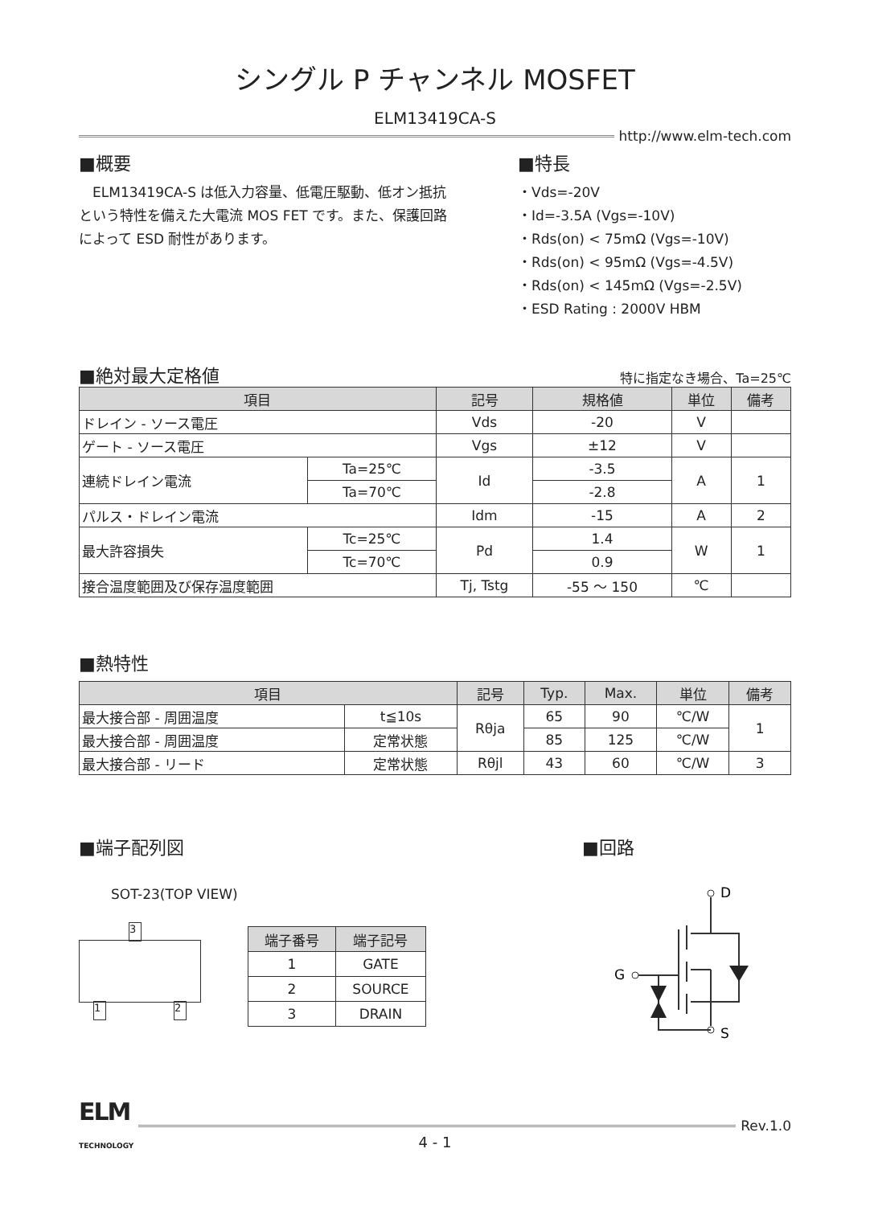シングル P チャンネル MOSFET
ELM13419CA-S
http://www.elm-tech.com
■概要
　ELM13419CA-S は低入力容量、低電圧駆動、低オン抵抗という特性を備えた大電流 MOS FET です。また、保護回路によって ESD 耐性があります。
■特長
・Vds=-20V
・Id=-3.5A (Vgs=-10V)
・Rds(on) < 75mΩ (Vgs=-10V)
・Rds(on) < 95mΩ (Vgs=-4.5V)
・Rds(on) < 145mΩ (Vgs=-2.5V)
・ESD Rating : 2000V HBM
■絶対最大定格値
特に指定なき場合、Ta=25℃
| 項目 | | 記号 | 規格値 | 単位 | 備考 |
| --- | --- | --- | --- | --- | --- |
| ドレイン - ソース電圧 | | Vds | -20 | V | |
| ゲート - ソース電圧 | | Vgs | ±12 | V | |
| 連続ドレイン電流 | Ta=25℃ | Id | -3.5 | A | 1 |
| | Ta=70℃ | | -2.8 | | |
| パルス・ドレイン電流 | | Idm | -15 | A | 2 |
| 最大許容損失 | Tc=25℃ | Pd | 1.4 | W | 1 |
| | Tc=70℃ | | 0.9 | | |
| 接合温度範囲及び保存温度範囲 | | Tj, Tstg | -55 〜 150 | ℃ | |
■熱特性
| 項目 | | 記号 | Typ. | Max. | 単位 | 備考 |
| --- | --- | --- | --- | --- | --- | --- |
| 最大接合部 - 周囲温度 | t≦10s | Rθja | 65 | 90 | ℃/W | 1 |
| 最大接合部 - 周囲温度 | 定常状態 | | 85 | 125 | ℃/W | |
| 最大接合部 - リード | 定常状態 | Rθjl | 43 | 60 | ℃/W | 3 |
■端子配列図
SOT-23(TOP VIEW)
3
1 2
| 端子番号 | 端子記号 |
| --- | --- |
| 1 | GATE |
| 2 | SOURCE |
| 3 | DRAIN |
■回路
D
G
S
ELM
TECHNOLOGY
Rev.1.0
4 - 1